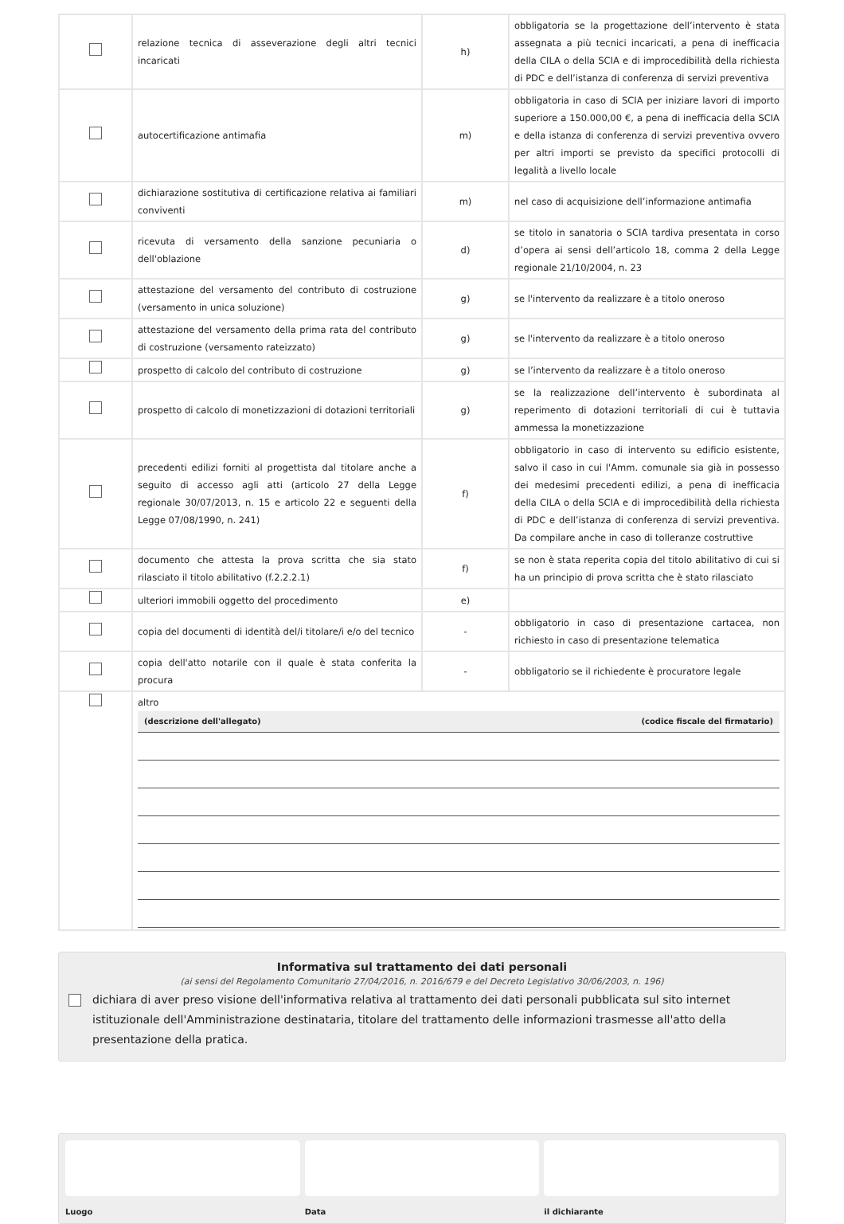| | relazione tecnica di asseverazione degli altri tecnici incaricati | h) | obbligatoria se la progettazione dell’intervento è stata assegnata a più tecnici incaricati, a pena di inefficacia della CILA o della SCIA e di improcedibilità della richiesta di PDC e dell’istanza di conferenza di servizi preventiva |
| | autocertificazione antimafia | m) | obbligatoria in caso di SCIA per iniziare lavori di importo superiore a 150.000,00 €, a pena di inefficacia della SCIA e della istanza di conferenza di servizi preventiva ovvero per altri importi se previsto da specifici protocolli di legalità a livello locale |
| | dichiarazione sostitutiva di certificazione relativa ai familiari conviventi | m) | nel caso di acquisizione dell’informazione antimafia |
| | ricevuta di versamento della sanzione pecuniaria o dell'oblazione | d) | se titolo in sanatoria o SCIA tardiva presentata in corso d’opera ai sensi dell’articolo 18, comma 2 della Legge regionale 21/10/2004, n. 23 |
| | attestazione del versamento del contributo di costruzione (versamento in unica soluzione) | g) | se l'intervento da realizzare è a titolo oneroso |
| | attestazione del versamento della prima rata del contributo di costruzione (versamento rateizzato) | g) | se l'intervento da realizzare è a titolo oneroso |
| | prospetto di calcolo del contributo di costruzione | g) | se l’intervento da realizzare è a titolo oneroso |
| | prospetto di calcolo di monetizzazioni di dotazioni territoriali | g) | se la realizzazione dell’intervento è subordinata al reperimento di dotazioni territoriali di cui è tuttavia ammessa la monetizzazione |
| | precedenti edilizi forniti al progettista dal titolare anche a seguito di accesso agli atti (articolo 27 della Legge regionale 30/07/2013, n. 15 e articolo 22 e seguenti della Legge 07/08/1990, n. 241) | f) | obbligatorio in caso di intervento su edificio esistente, salvo il caso in cui l'Amm. comunale sia già in possesso dei medesimi precedenti edilizi, a pena di inefficacia della CILA o della SCIA e di improcedibilità della richiesta di PDC e dell’istanza di conferenza di servizi preventiva. Da compilare anche in caso di tolleranze costruttive |
| | documento che attesta la prova scritta che sia stato rilasciato il titolo abilitativo (f.2.2.2.1) | f) | se non è stata reperita copia del titolo abilitativo di cui si ha un principio di prova scritta che è stato rilasciato |
| | ulteriori immobili oggetto del procedimento | e) | |
| | copia del documenti di identità del/i titolare/i e/o del tecnico | - | obbligatorio in caso di presentazione cartacea, non richiesto in caso di presentazione telematica |
| | copia dell'atto notarile con il quale è stata conferita la procura | - | obbligatorio se il richiedente è procuratore legale |
| | altro (descrizione dell'allegato) (codice fiscale del firmatario) | | |
Informativa sul trattamento dei dati personali
(ai sensi del Regolamento Comunitario 27/04/2016, n. 2016/679 e del Decreto Legislativo 30/06/2003, n. 196)
dichiara di aver preso visione dell'informativa relativa al trattamento dei dati personali pubblicata sul sito internet istituzionale dell'Amministrazione destinataria, titolare del trattamento delle informazioni trasmesse all'atto della presentazione della pratica.
Luogo Data il dichiarante